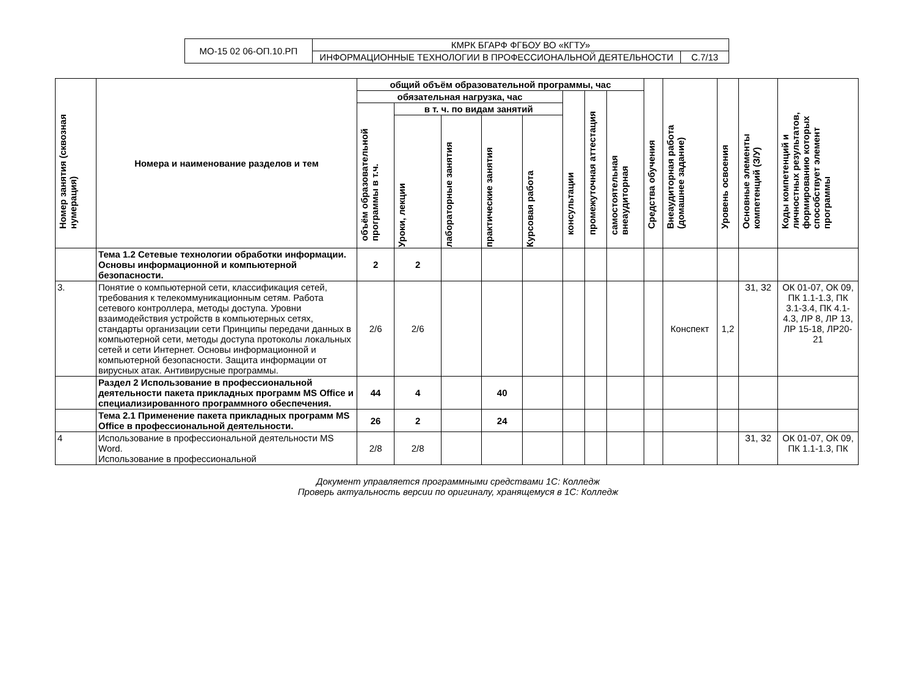| МО-15 02 06-ОП.10.РП | КМРК БГАРФ ФГБОУ ВО «КГТУ» | |
| | ИНФОРМАЦИОННЫЕ ТЕХНОЛОГИИ В ПРОФЕССИОНАЛЬНОЙ ДЕЯТЕЛЬНОСТИ | С.7/13 |
| Номер занятия (сквозная нумерация) | Номера и наименование разделов и тем | общий объём образовательной программы, час | | | | | | | | Средства обучения | Внеаудиторная работа (домашнее задание) | Уровень освоения | Основные элементы компетенций (З/У) | Коды компетенций и личностных результатов, формированию которых способствует элемент программы |
| --- | --- | --- | --- | --- | --- | --- | --- | --- | --- | --- | --- | --- | --- | --- |
| | | обязательная нагрузка, час | | | | | консультации | промежуточная аттестация | самостоятельная внеаудиторная | | | | | |
| | | объём образовательной программы в т.ч. | в т. ч. по видам занятий | | | | | | | | | | | |
| | | | Уроки, лекции | лабораторные занятия | практические занятия | Курсовая работа | | | | | | | | |
| | Тема 1.2 Сетевые технологии обработки информации. Основы информационной и компьютерной безопасности. | 2 | 2 | | | | | | | | | | | |
| 3. | Понятие о компьютерной сети, классификация сетей, требования к телекоммуникационным сетям. Работа сетевого контроллера, методы доступа. Уровни взаимодействия устройств в компьютерных сетях, стандарты организации сети Принципы передачи данных в компьютерной сети, методы доступа протоколы локальных сетей и сети Интернет. Основы информационной и компьютерной безопасности. Защита информации от вирусных атак. Антивирусные программы. | 2/6 | 2/6 | | | | | | | | Конспект | 1,2 | З1, З2 | ОК 01-07, ОК 09, ПК 1.1-1.3, ПК 3.1-3.4, ПК 4.1-4.3, ЛР 8, ЛР 13, ЛР 15-18, ЛР20-21 |
| | Раздел 2 Использование в профессиональной деятельности пакета прикладных программ MS Office и специализированного программного обеспечения. | 44 | 4 | | 40 | | | | | | | | | |
| | Тема 2.1 Применение пакета прикладных программ MS Office в профессиональной деятельности. | 26 | 2 | | 24 | | | | | | | | | |
| 4 | Использование в профессиональной деятельности MS Word. Использование в профессиональной | 2/8 | 2/8 | | | | | | | | | | З1, З2 | ОК 01-07, ОК 09, ПК 1.1-1.3, ПК |
Документ управляется программными средствами 1С: Колледж
Проверь актуальность версии по оригиналу, хранящемуся в 1С: Колледж